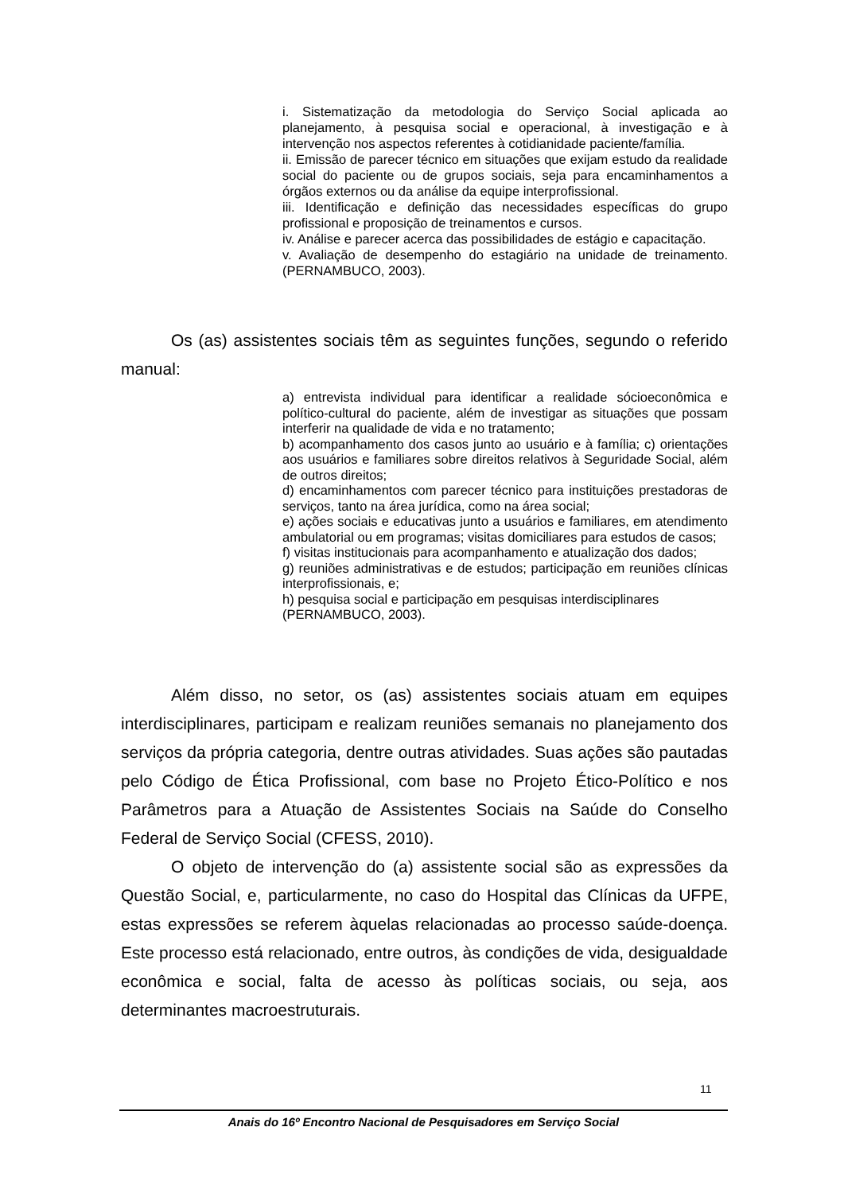i. Sistematização da metodologia do Serviço Social aplicada ao planejamento, à pesquisa social e operacional, à investigação e à intervenção nos aspectos referentes à cotidianidade paciente/família.
ii. Emissão de parecer técnico em situações que exijam estudo da realidade social do paciente ou de grupos sociais, seja para encaminhamentos a órgãos externos ou da análise da equipe interprofissional.
iii. Identificação e definição das necessidades específicas do grupo profissional e proposição de treinamentos e cursos.
iv. Análise e parecer acerca das possibilidades de estágio e capacitação.
v. Avaliação de desempenho do estagiário na unidade de treinamento. (PERNAMBUCO, 2003).
Os (as) assistentes sociais têm as seguintes funções, segundo o referido manual:
a) entrevista individual para identificar a realidade sócioeconômica e político-cultural do paciente, além de investigar as situações que possam interferir na qualidade de vida e no tratamento;
b) acompanhamento dos casos junto ao usuário e à família; c) orientações aos usuários e familiares sobre direitos relativos à Seguridade Social, além de outros direitos;
d) encaminhamentos com parecer técnico para instituições prestadoras de serviços, tanto na área jurídica, como na área social;
e) ações sociais e educativas junto a usuários e familiares, em atendimento ambulatorial ou em programas; visitas domiciliares para estudos de casos;
f) visitas institucionais para acompanhamento e atualização dos dados;
g) reuniões administrativas e de estudos; participação em reuniões clínicas interprofissionais, e;
h) pesquisa social e participação em pesquisas interdisciplinares (PERNAMBUCO, 2003).
Além disso, no setor, os (as) assistentes sociais atuam em equipes interdisciplinares, participam e realizam reuniões semanais no planejamento dos serviços da própria categoria, dentre outras atividades. Suas ações são pautadas pelo Código de Ética Profissional, com base no Projeto Ético-Político e nos Parâmetros para a Atuação de Assistentes Sociais na Saúde do Conselho Federal de Serviço Social (CFESS, 2010).
O objeto de intervenção do (a) assistente social são as expressões da Questão Social, e, particularmente, no caso do Hospital das Clínicas da UFPE, estas expressões se referem àquelas relacionadas ao processo saúde-doença. Este processo está relacionado, entre outros, às condições de vida, desigualdade econômica e social, falta de acesso às políticas sociais, ou seja, aos determinantes macroestruturais.
11
Anais do 16º Encontro Nacional de Pesquisadores em Serviço Social